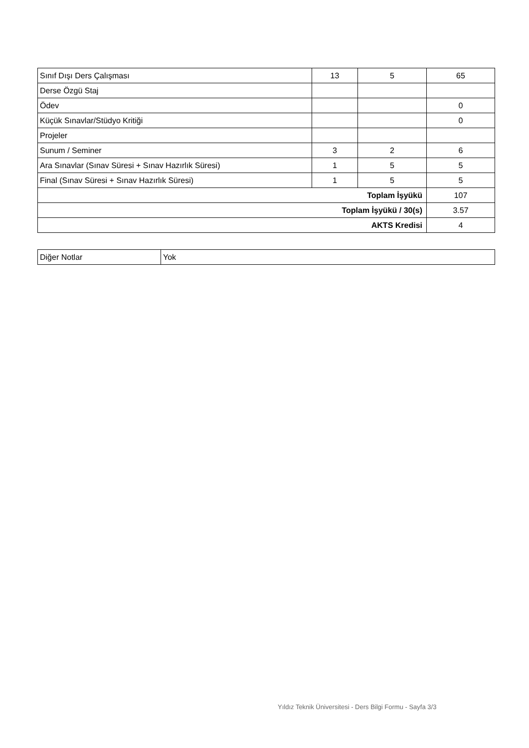| Sınıf Dışı Ders Çalışması | 13 | 5 | 65 |
| Derse Özgü Staj | | | |
| Ödev | | | 0 |
| Küçük Sınavlar/Stüdyo Kritiği | | | 0 |
| Projeler | | | |
| Sunum / Seminer | 3 | 2 | 6 |
| Ara Sınavlar (Sınav Süresi + Sınav Hazırlık Süresi) | 1 | 5 | 5 |
| Final (Sınav Süresi + Sınav Hazırlık Süresi) | 1 | 5 | 5 |
| Toplam İşyükü | | | 107 |
| Toplam İşyükü / 30(s) | | | 3.57 |
| AKTS Kredisi | | | 4 |
| Diğer Notlar | Yok |
Yıldız Teknik Üniversitesi - Ders Bilgi Formu - Sayfa 3/3